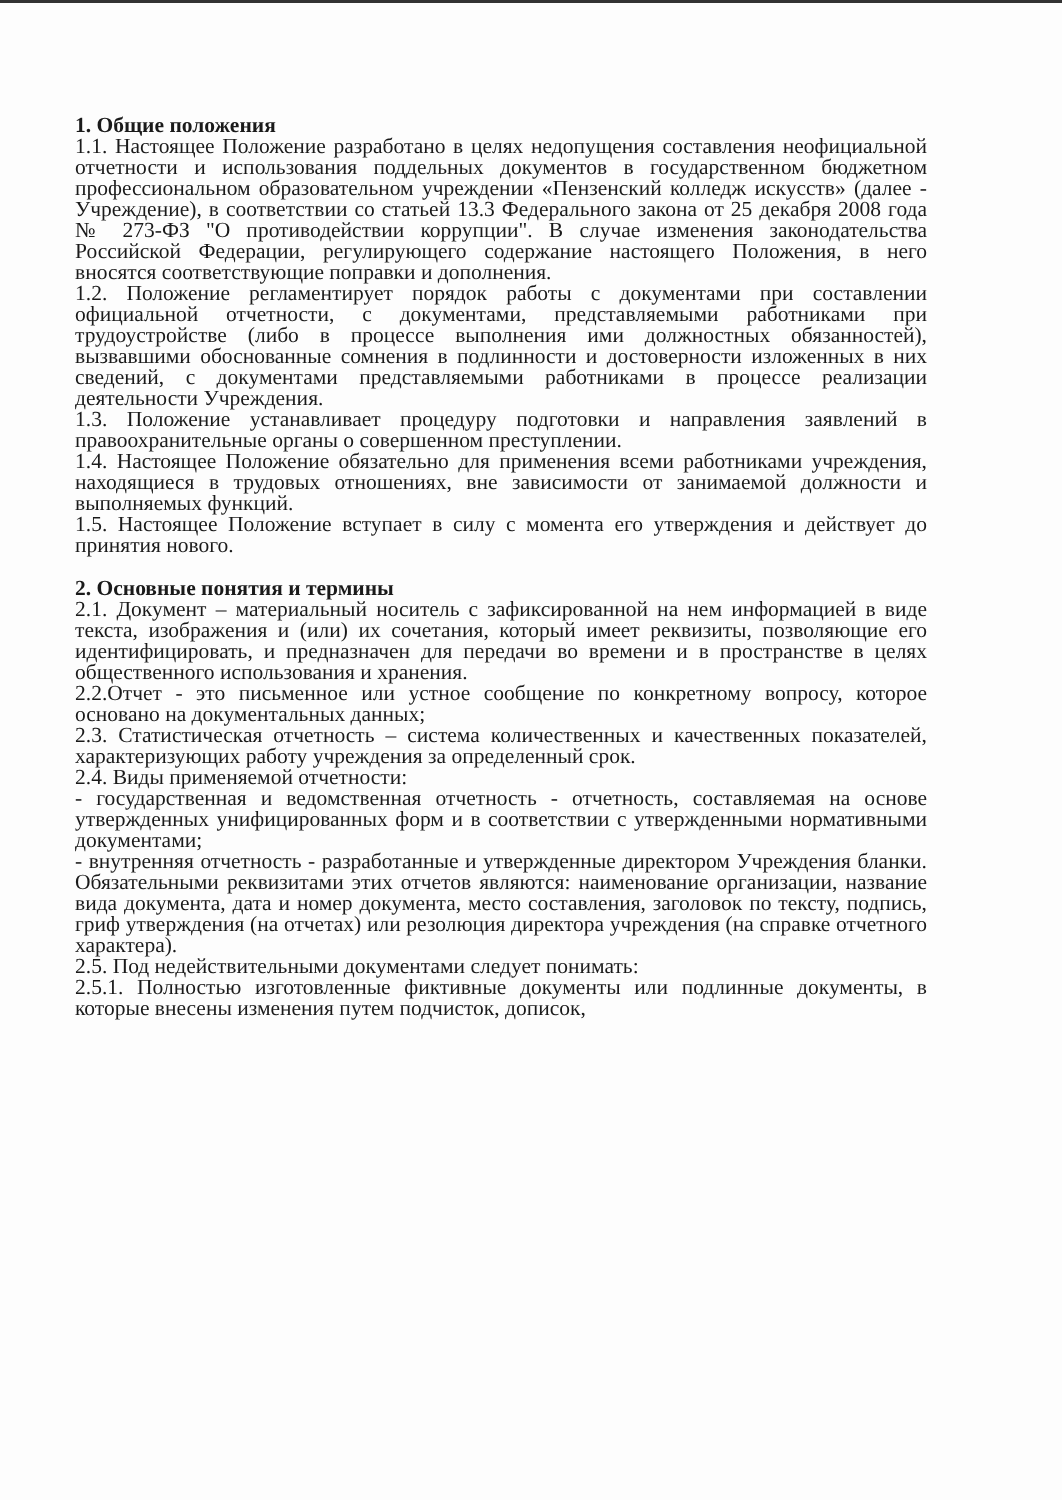1. Общие положения
1.1. Настоящее Положение разработано в целях недопущения составления неофициальной отчетности и использования поддельных документов в государственном бюджетном профессиональном образовательном учреждении «Пензенский колледж искусств» (далее - Учреждение), в соответствии со статьей 13.3 Федерального закона от 25 декабря 2008 года № 273-ФЗ "О противодействии коррупции". В случае изменения законодательства Российской Федерации, регулирующего содержание настоящего Положения, в него вносятся соответствующие поправки и дополнения.
1.2. Положение регламентирует порядок работы с документами при составлении официальной отчетности, с документами, представляемыми работниками при трудоустройстве (либо в процессе выполнения ими должностных обязанностей), вызвавшими обоснованные сомнения в подлинности и достоверности изложенных в них сведений, с документами представляемыми работниками в процессе реализации деятельности Учреждения.
1.3. Положение устанавливает процедуру подготовки и направления заявлений в правоохранительные органы о совершенном преступлении.
1.4. Настоящее Положение обязательно для применения всеми работниками учреждения, находящиеся в трудовых отношениях, вне зависимости от занимаемой должности и выполняемых функций.
1.5. Настоящее Положение вступает в силу с момента его утверждения и действует до принятия нового.
2. Основные понятия и термины
2.1. Документ – материальный носитель с зафиксированной на нем информацией в виде текста, изображения и (или) их сочетания, который имеет реквизиты, позволяющие его идентифицировать, и предназначен для передачи во времени и в пространстве в целях общественного использования и хранения.
2.2.Отчет - это письменное или устное сообщение по конкретному вопросу, которое основано на документальных данных;
2.3. Статистическая отчетность – система количественных и качественных показателей, характеризующих работу учреждения за определенный срок.
2.4. Виды применяемой отчетности:
- государственная и ведомственная отчетность - отчетность, составляемая на основе утвержденных унифицированных форм и в соответствии с утвержденными нормативными документами;
- внутренняя отчетность - разработанные и утвержденные директором Учреждения бланки. Обязательными реквизитами этих отчетов являются: наименование организации, название вида документа, дата и номер документа, место составления, заголовок по тексту, подпись, гриф утверждения (на отчетах) или резолюция директора учреждения (на справке отчетного характера).
2.5. Под недействительными документами следует понимать:
2.5.1. Полностью изготовленные фиктивные документы или подлинные документы, в которые внесены изменения путем подчисток, дописок,